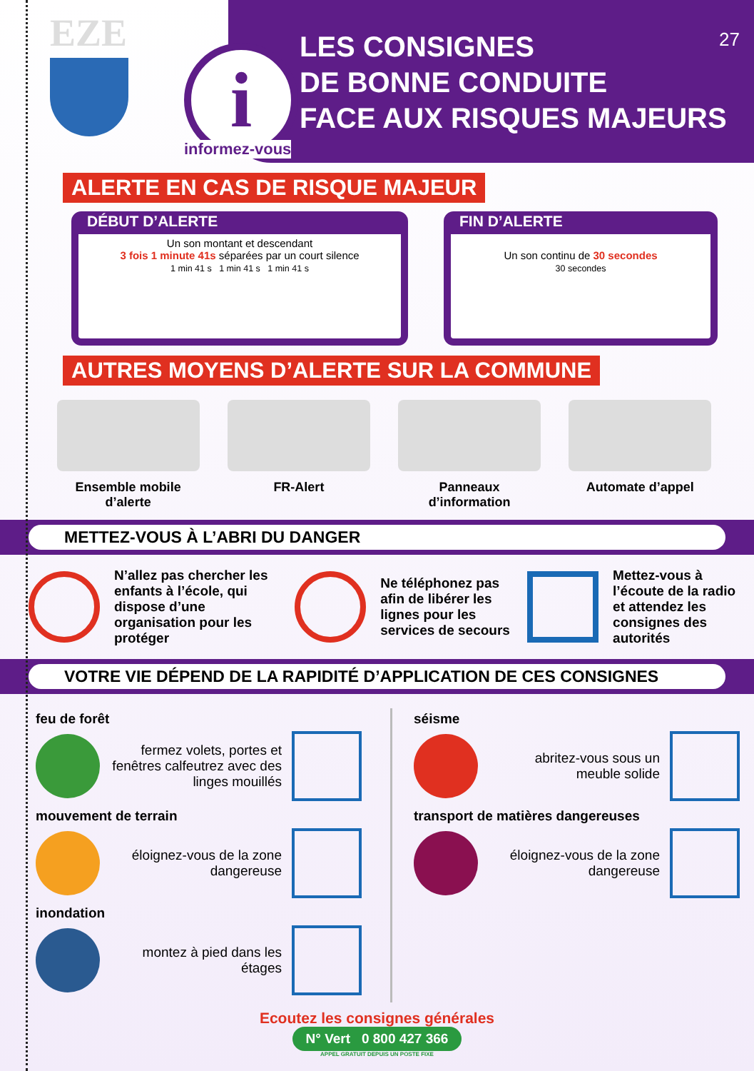EZE
27
LES CONSIGNES
DE BONNE CONDUITE
FACE AUX RISQUES MAJEURS
i
informez-vous
ALERTE EN CAS DE RISQUE MAJEUR
DÉBUT D’ALERTE
Un son montant et descendant
3 fois 1 minute 41s séparées par un court silence
1 min 41 s 1 min 41 s 1 min 41 s
FIN D’ALERTE
Un son continu de 30 secondes
30 secondes
AUTRES MOYENS D’ALERTE SUR LA COMMUNE
Ensemble mobile d’alerte
FR-Alert Panneaux d’information
Automate d’appel
METTEZ-VOUS À L’ABRI DU DANGER
N’allez pas chercher les enfants à l’école, qui dispose d’une organisation pour les protéger
Ne téléphonez pas afin de libérer les lignes pour les services de secours
Mettez-vous à l’écoute de la radio et attendez les consignes des autorités
VOTRE VIE DÉPEND DE LA RAPIDITÉ D’APPLICATION DE CES CONSIGNES
feu de forêt
fermez volets, portes et fenêtres calfeutrez avec des linges mouillés
mouvement de terrain
éloignez-vous de la zone dangereuse
inondation
montez à pied dans les étages
séisme
abritez-vous sous un meuble solide
transport de matières dangereuses
éloignez-vous de la zone dangereuse
Ecoutez les consignes générales
N° Vert 0 800 427 366
APPEL GRATUIT DEPUIS UN POSTE FIXE